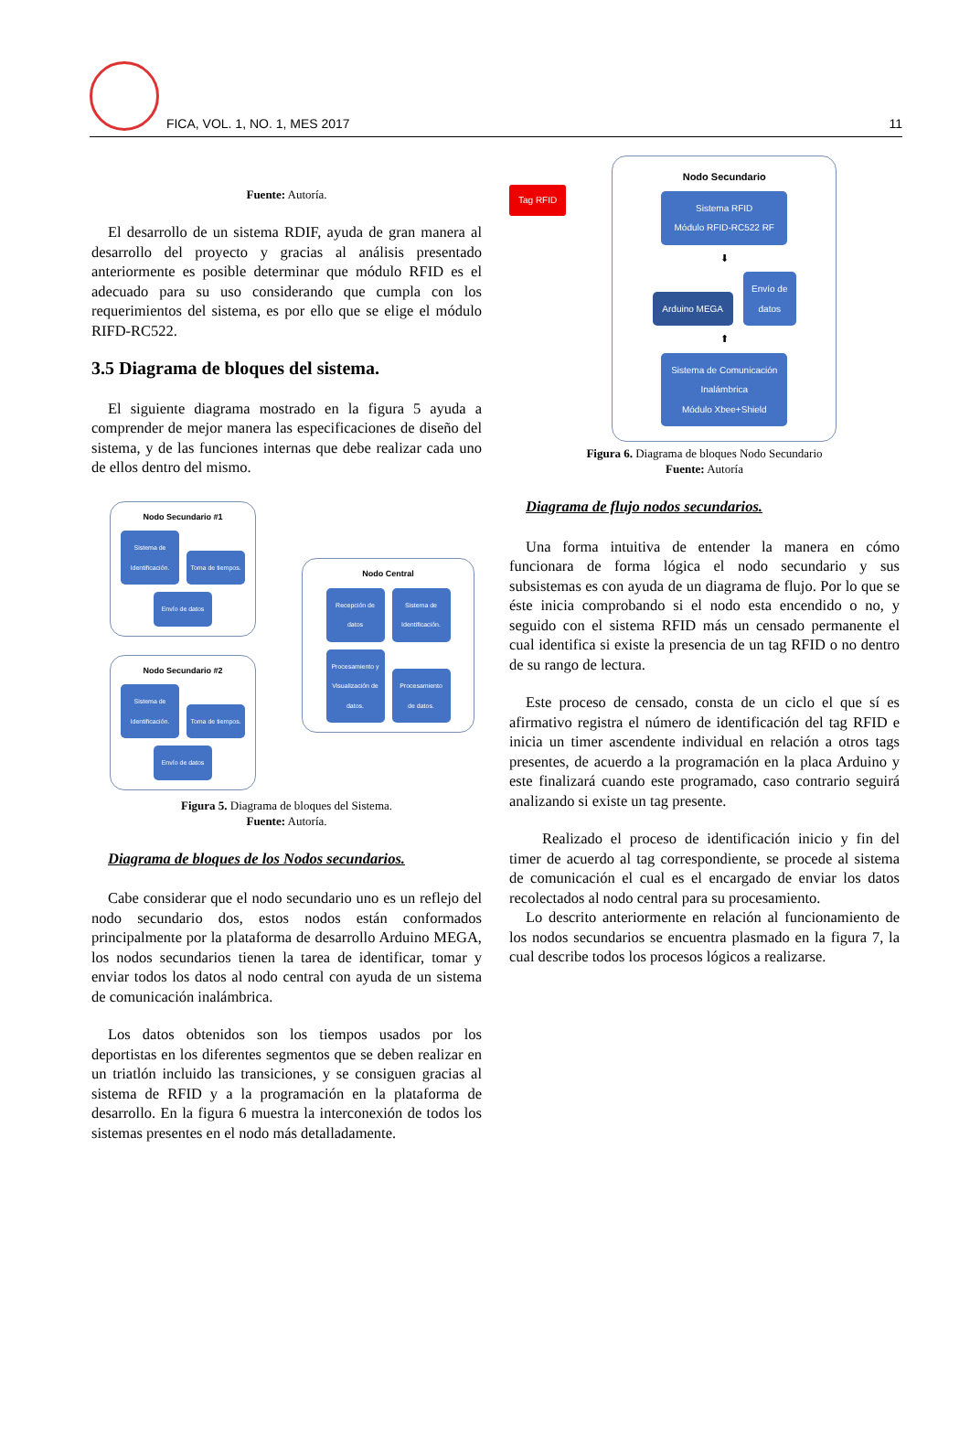FICA, VOL. 1, NO. 1, MES 2017
11
Fuente: Autoría.
El desarrollo de un sistema RDIF, ayuda de gran manera al desarrollo del proyecto y gracias al análisis presentado anteriormente es posible determinar que módulo RFID es el adecuado para su uso considerando que cumpla con los requerimientos del sistema, es por ello que se elige el módulo RIFD-RC522.
3.5 Diagrama de bloques del sistema.
El siguiente diagrama mostrado en la figura 5 ayuda a comprender de mejor manera las especificaciones de diseño del sistema, y de las funciones internas que debe realizar cada uno de ellos dentro del mismo.
Nodo Secundario #1
Sistema de Identificación. Toma de tiempos.
Envío de datos
Nodo Secundario #2
Sistema de Identificación. Toma de tiempos.
Envío de datos
Nodo Central
Recepción de datos Sistema de Identificación.
Procesamiento y Visualización de datos. Procesamiento de datos.
Figura 5. Diagrama de bloques del Sistema.
Fuente: Autoría.
Diagrama de bloques de los Nodos secundarios.
Cabe considerar que el nodo secundario uno es un reflejo del nodo secundario dos, estos nodos están conformados principalmente por la plataforma de desarrollo Arduino MEGA, los nodos secundarios tienen la tarea de identificar, tomar y enviar todos los datos al nodo central con ayuda de un sistema de comunicación inalámbrica.
Los datos obtenidos son los tiempos usados por los deportistas en los diferentes segmentos que se deben realizar en un triatlón incluido las transiciones, y se consiguen gracias al sistema de RFID y a la programación en la plataforma de desarrollo. En la figura 6 muestra la interconexión de todos los sistemas presentes en el nodo más detalladamente.
Tag RFID
Nodo Secundario
Sistema RFID
Módulo RFID-RC522 RF
⬇
Arduino MEGA Envío de datos
⬆
Sistema de Comunicación Inalámbrica
Módulo Xbee+Shield
Figura 6. Diagrama de bloques Nodo Secundario
Fuente: Autoría
Diagrama de flujo nodos secundarios.
Una forma intuitiva de entender la manera en cómo funcionara de forma lógica el nodo secundario y sus subsistemas es con ayuda de un diagrama de flujo. Por lo que se éste inicia comprobando si el nodo esta encendido o no, y seguido con el sistema RFID más un censado permanente el cual identifica si existe la presencia de un tag RFID o no dentro de su rango de lectura.
Este proceso de censado, consta de un ciclo el que sí es afirmativo registra el número de identificación del tag RFID e inicia un timer ascendente individual en relación a otros tags presentes, de acuerdo a la programación en la placa Arduino y este finalizará cuando este programado, caso contrario seguirá analizando si existe un tag presente.
Realizado el proceso de identificación inicio y fin del timer de acuerdo al tag correspondiente, se procede al sistema de comunicación el cual es el encargado de enviar los datos recolectados al nodo central para su procesamiento.
Lo descrito anteriormente en relación al funcionamiento de los nodos secundarios se encuentra plasmado en la figura 7, la cual describe todos los procesos lógicos a realizarse.